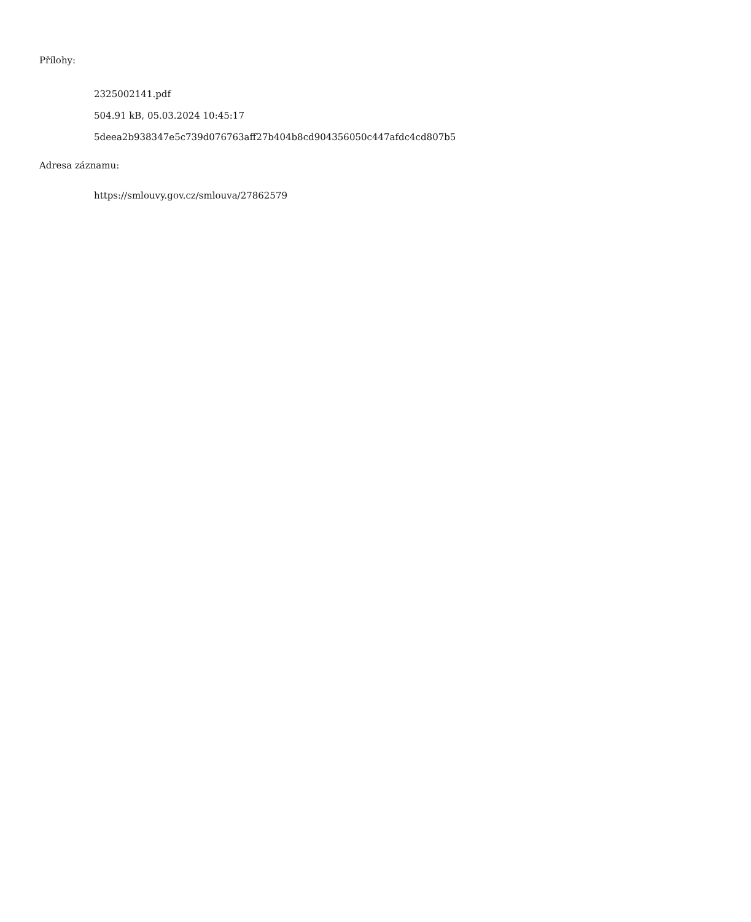Přílohy:
2325002141.pdf
504.91 kB, 05.03.2024 10:45:17
5deea2b938347e5c739d076763aff27b404b8cd904356050c447afdc4cd807b5
Adresa záznamu:
https://smlouvy.gov.cz/smlouva/27862579